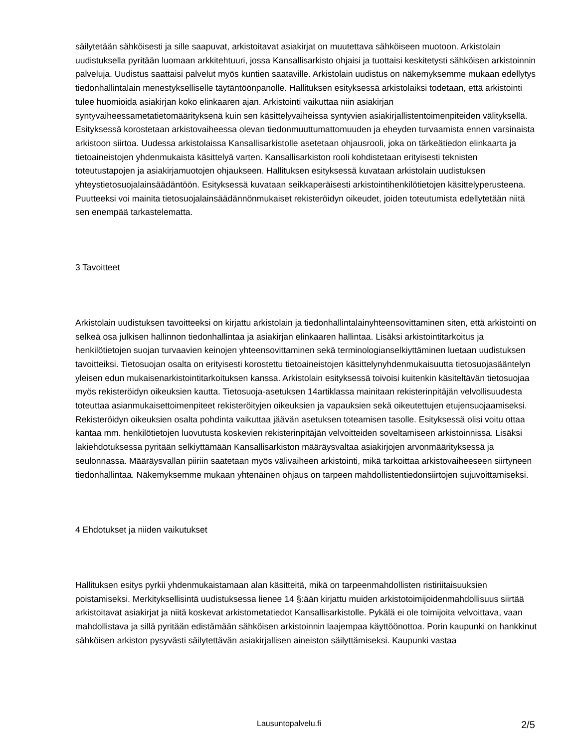säilytetään sähköisesti ja sille saapuvat, arkistoitavat asiakirjat on muutettava sähköiseen muotoon. Arkistolain uudistuksella pyritään luomaan arkkitehtuuri, jossa Kansallisarkisto ohjaisi ja tuottaisi keskitetysti sähköisen arkistoinnin palveluja. Uudistus saattaisi palvelut myös kuntien saataville. Arkistolain uudistus on näkemyksemme mukaan edellytys tiedonhallintalain menestykselliselle täytäntöönpanolle. Hallituksen esityksessä arkistolaiksi todetaan, että arkistointi tulee huomioida asiakirjan koko elinkaaren ajan. Arkistointi vaikuttaa niin asiakirjan syntyvaiheessametatietomäärityksenä kuin sen käsittelyvaiheissa syntyvien asiakirjallistentoimenpiteiden välityksellä. Esityksessä korostetaan arkistovaiheessa olevan tiedonmuuttumattomuuden ja eheyden turvaamista ennen varsinaista arkistoon siirtoa. Uudessa arkistolaissa Kansallisarkistolle asetetaan ohjausrooli, joka on tärkeätiedon elinkaarta ja tietoaineistojen yhdenmukaista käsittelyä varten. Kansallisarkiston rooli kohdistetaan erityisesti teknisten toteutustapojen ja asiakirjamuotojen ohjaukseen. Hallituksen esityksessä kuvataan arkistolain uudistuksen yhteystietosuojalainsäädäntöön. Esityksessä kuvataan seikkaperäisesti arkistointihenkilötietojen käsittelyperusteena. Puutteeksi voi mainita tietosuojalainsäädännönmukaiset rekisteröidyn oikeudet, joiden toteutumista edellytetään niitä sen enempää tarkastelematta.
3 Tavoitteet
Arkistolain uudistuksen tavoitteeksi on kirjattu arkistolain ja tiedonhallintalainyhteensovittaminen siten, että arkistointi on selkeä osa julkisen hallinnon tiedonhallintaa ja asiakirjan elinkaaren hallintaa. Lisäksi arkistointitarkoitus ja henkilötietojen suojan turvaavien keinojen yhteensovittaminen sekä terminologianselkiyttäminen luetaan uudistuksen tavoitteiksi. Tietosuojan osalta on erityisesti korostettu tietoaineistojen käsittelynyhdenmukaisuutta tietosuojasääntelyn yleisen edun mukaisenarkistointitarkoituksen kanssa. Arkistolain esityksessä toivoisi kuitenkin käsiteltävän tietosuojaa myös rekisteröidyn oikeuksien kautta. Tietosuoja-asetuksen 14artiklassa mainitaan rekisterinpitäjän velvollisuudesta toteuttaa asianmukaisettoimenpiteet rekisteröityjen oikeuksien ja vapauksien sekä oikeutettujen etujensuojaamiseksi. Rekisteröidyn oikeuksien osalta pohdinta vaikuttaa jäävän asetuksen toteamisen tasolle. Esityksessä olisi voitu ottaa kantaa mm. henkilötietojen luovutusta koskevien rekisterinpitäjän velvoitteiden soveltamiseen arkistoinnissa. Lisäksi lakiehdotuksessa pyritään selkiyttämään Kansallisarkiston määräysvaltaa asiakirjojen arvonmäärityksessä ja seulonnassa. Määräysvallan piiriin saatetaan myös välivaiheen arkistointi, mikä tarkoittaa arkistovaiheeseen siirtyneen tiedonhallintaa. Näkemyksemme mukaan yhtenäinen ohjaus on tarpeen mahdollistentiedonsiirtojen sujuvoittamiseksi.
4 Ehdotukset ja niiden vaikutukset
Hallituksen esitys pyrkii yhdenmukaistamaan alan käsitteitä, mikä on tarpeenmahdollisten ristiriitaisuuksien poistamiseksi. Merkityksellisintä uudistuksessa lienee 14 §:ään kirjattu muiden arkistotoimijoidenmahdollisuus siirtää arkistoitavat asiakirjat ja niitä koskevat arkistometatiedot Kansallisarkistolle. Pykälä ei ole toimijoita velvoittava, vaan mahdollistava ja sillä pyritään edistämään sähköisen arkistoinnin laajempaa käyttöönottoa. Porin kaupunki on hankkinut sähköisen arkiston pysyvästi säilytettävän asiakirjallisen aineiston säilyttämiseksi. Kaupunki vastaa
Lausuntopalvelu.fi 2/5